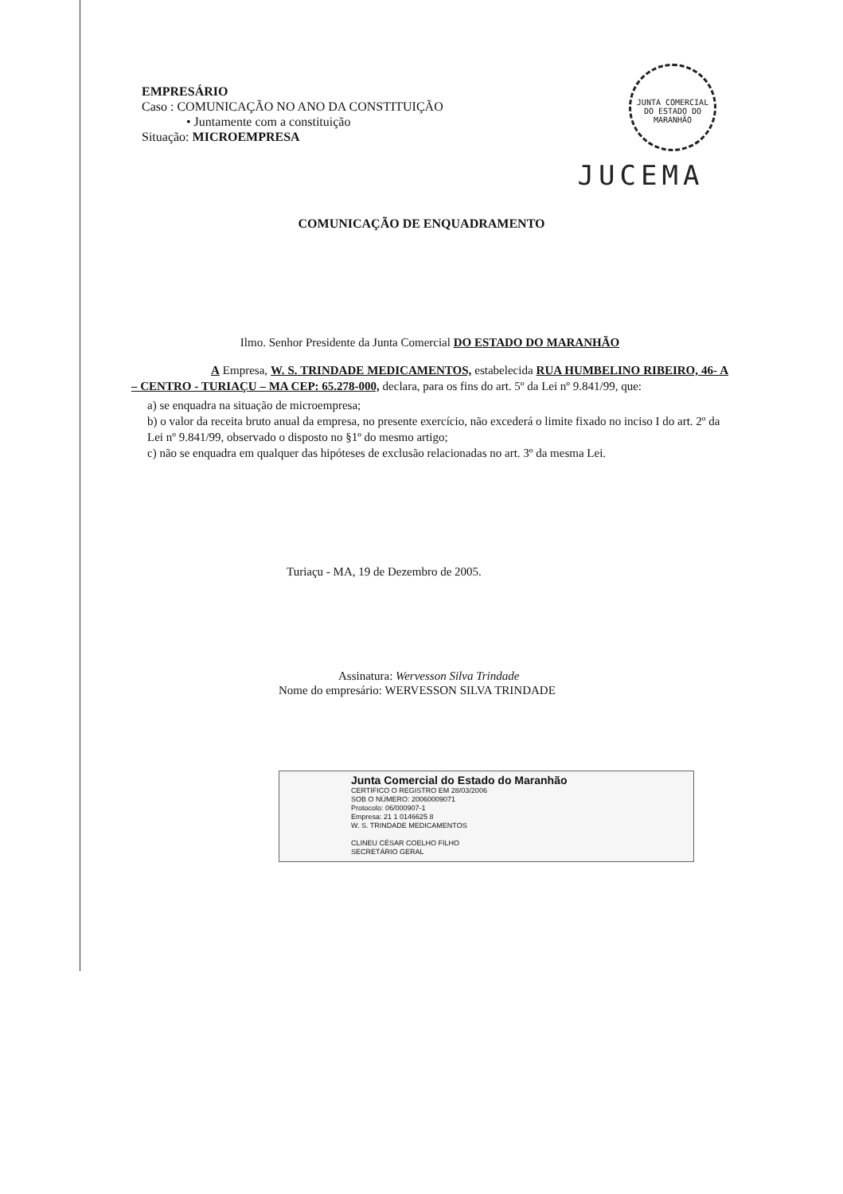EMPRESÁRIO
Caso : COMUNICAÇÃO NO ANO DA CONSTITUIÇÃO
• Juntamente com a constituição
Situação: MICROEMPRESA
JUNTA COMERCIAL DO ESTADO DO MARANHÃO
JUCEMA
COMUNICAÇÃO DE ENQUADRAMENTO
Ilmo. Senhor Presidente da Junta Comercial DO ESTADO DO MARANHÃO
A Empresa, W. S. TRINDADE MEDICAMENTOS, estabelecida RUA HUMBELINO RIBEIRO, 46- A – CENTRO - TURIAÇU – MA CEP: 65.278-000, declara, para os fins do art. 5º da Lei nº 9.841/99, que:
a) se enquadra na situação de microempresa;
b) o valor da receita bruto anual da empresa, no presente exercício, não excederá o limite fixado no inciso I do art. 2º da Lei nº 9.841/99, observado o disposto no §1º do mesmo artigo;
c) não se enquadra em qualquer das hipóteses de exclusão relacionadas no art. 3º da mesma Lei.
Turiaçu - MA, 19 de Dezembro de 2005.
Assinatura: Wervesson Silva Trindade
Nome do empresário: WERVESSON SILVA TRINDADE
Junta Comercial do Estado do Maranhão
CERTIFICO O REGISTRO EM 28/03/2006
SOB O NÚMERO: 20060009071
Protocolo: 06/000907-1
Empresa: 21 1 0146625 8
W. S. TRINDADE MEDICAMENTOS
CLINEU CÉSAR COELHO FILHO
SECRETÁRIO GERAL